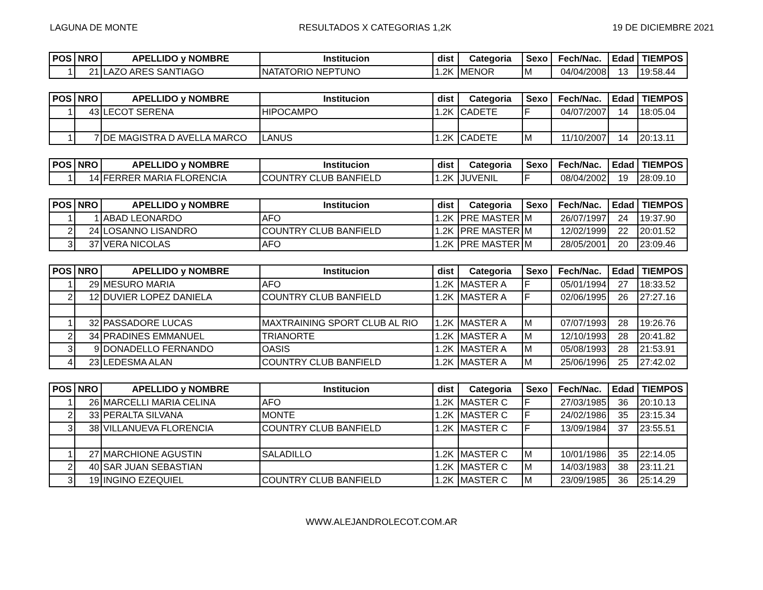LAGUNA DE MONTE RESULTADOS X CATEGORIAS 1,2K 19 DE DICIEMBRE 2021
| POS | NRO | APELLIDO y NOMBRE | Institucion | dist | Categoria | Sexo | Fech/Nac. | Edad | TIEMPOS |
| --- | --- | --- | --- | --- | --- | --- | --- | --- | --- |
| 1 | 21 | LAZO ARES SANTIAGO | NATATORIO NEPTUNO | 1.2K | MENOR | M | 04/04/2008 | 13 | 19:58.44 |
| POS | NRO | APELLIDO y NOMBRE | Institucion | dist | Categoria | Sexo | Fech/Nac. | Edad | TIEMPOS |
| --- | --- | --- | --- | --- | --- | --- | --- | --- | --- |
| 1 | 43 | LECOT SERENA | HIPOCAMPO | 1.2K | CADETE | F | 04/07/2007 | 14 | 18:05.04 |
| 1 | 7 | DE MAGISTRA D AVELLA MARCO | LANUS | 1.2K | CADETE | M | 11/10/2007 | 14 | 20:13.11 |
| POS | NRO | APELLIDO y NOMBRE | Institucion | dist | Categoria | Sexo | Fech/Nac. | Edad | TIEMPOS |
| --- | --- | --- | --- | --- | --- | --- | --- | --- | --- |
| 1 | 14 | FERRER MARIA FLORENCIA | COUNTRY CLUB BANFIELD | 1.2K | JUVENIL | F | 08/04/2002 | 19 | 28:09.10 |
| POS | NRO | APELLIDO y NOMBRE | Institucion | dist | Categoria | Sexo | Fech/Nac. | Edad | TIEMPOS |
| --- | --- | --- | --- | --- | --- | --- | --- | --- | --- |
| 1 | 1 | ABAD LEONARDO | AFO | 1.2K | PRE MASTER | M | 26/07/1997 | 24 | 19:37.90 |
| 2 | 24 | LOSANNO LISANDRO | COUNTRY CLUB BANFIELD | 1.2K | PRE MASTER | M | 12/02/1999 | 22 | 20:01.52 |
| 3 | 37 | VERA NICOLAS | AFO | 1.2K | PRE MASTER | M | 28/05/2001 | 20 | 23:09.46 |
| POS | NRO | APELLIDO y NOMBRE | Institucion | dist | Categoria | Sexo | Fech/Nac. | Edad | TIEMPOS |
| --- | --- | --- | --- | --- | --- | --- | --- | --- | --- |
| 1 | 29 | MESURO MARIA | AFO | 1.2K | MASTER A | F | 05/01/1994 | 27 | 18:33.52 |
| 2 | 12 | DUVIER LOPEZ DANIELA | COUNTRY CLUB BANFIELD | 1.2K | MASTER A | F | 02/06/1995 | 26 | 27:27.16 |
| 1 | 32 | PASSADORE LUCAS | MAXTRAINING SPORT CLUB AL RIO | 1.2K | MASTER A | M | 07/07/1993 | 28 | 19:26.76 |
| 2 | 34 | PRADINES EMMANUEL | TRIANORTE | 1.2K | MASTER A | M | 12/10/1993 | 28 | 20:41.82 |
| 3 | 9 | DONADELLO FERNANDO | OASIS | 1.2K | MASTER A | M | 05/08/1993 | 28 | 21:53.91 |
| 4 | 23 | LEDESMA ALAN | COUNTRY CLUB BANFIELD | 1.2K | MASTER A | M | 25/06/1996 | 25 | 27:42.02 |
| POS | NRO | APELLIDO y NOMBRE | Institucion | dist | Categoria | Sexo | Fech/Nac. | Edad | TIEMPOS |
| --- | --- | --- | --- | --- | --- | --- | --- | --- | --- |
| 1 | 26 | MARCELLI MARIA CELINA | AFO | 1.2K | MASTER C | F | 27/03/1985 | 36 | 20:10.13 |
| 2 | 33 | PERALTA SILVANA | MONTE | 1.2K | MASTER C | F | 24/02/1986 | 35 | 23:15.34 |
| 3 | 38 | VILLANUEVA FLORENCIA | COUNTRY CLUB BANFIELD | 1.2K | MASTER C | F | 13/09/1984 | 37 | 23:55.51 |
| 1 | 27 | MARCHIONE AGUSTIN | SALADILLO | 1.2K | MASTER C | M | 10/01/1986 | 35 | 22:14.05 |
| 2 | 40 | SAR JUAN SEBASTIAN | | 1.2K | MASTER C | M | 14/03/1983 | 38 | 23:11.21 |
| 3 | 19 | INGINO EZEQUIEL | COUNTRY CLUB BANFIELD | 1.2K | MASTER C | M | 23/09/1985 | 36 | 25:14.29 |
WWW.ALEJANDROLECOT.COM.AR